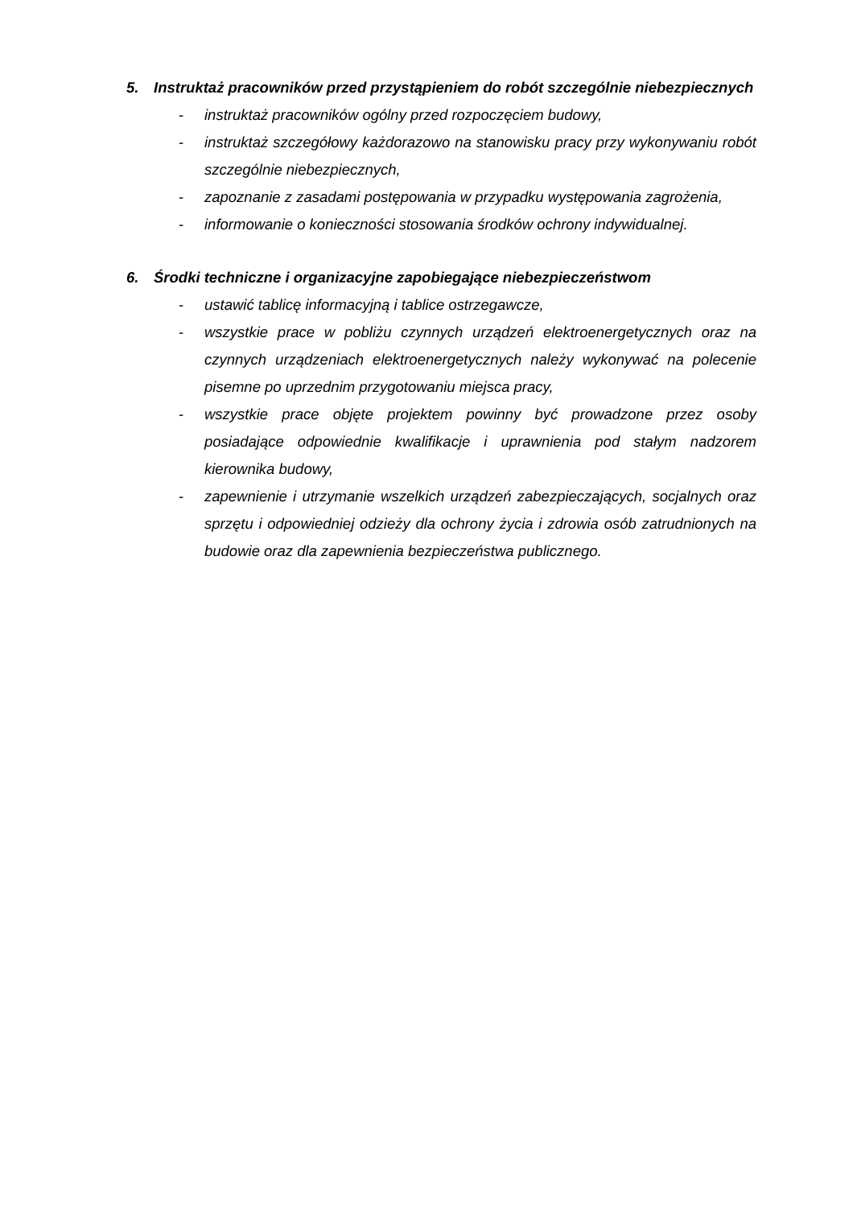5. Instruktaż pracowników przed przystąpieniem do robót szczególnie niebezpiecznych
- instruktaż pracowników ogólny przed rozpoczęciem budowy,
- instruktaż szczegółowy każdorazowo na stanowisku pracy przy wykonywaniu robót szczególnie niebezpiecznych,
- zapoznanie z zasadami postępowania w przypadku występowania zagrożenia,
- informowanie o konieczności stosowania środków ochrony indywidualnej.
6. Środki techniczne i organizacyjne zapobiegające niebezpieczeństwom
- ustawić tablicę informacyjną i tablice ostrzegawcze,
- wszystkie prace w pobliżu czynnych urządzeń elektroenergetycznych oraz na czynnych urządzeniach elektroenergetycznych należy wykonywać na polecenie pisemne po uprzednim przygotowaniu miejsca pracy,
- wszystkie prace objęte projektem powinny być prowadzone przez osoby posiadające odpowiednie kwalifikacje i uprawnienia pod stałym nadzorem kierownika budowy,
- zapewnienie i utrzymanie wszelkich urządzeń zabezpieczających, socjalnych oraz sprzętu i odpowiedniej odzieży dla ochrony życia i zdrowia osób zatrudnionych na budowie oraz dla zapewnienia bezpieczeństwa publicznego.